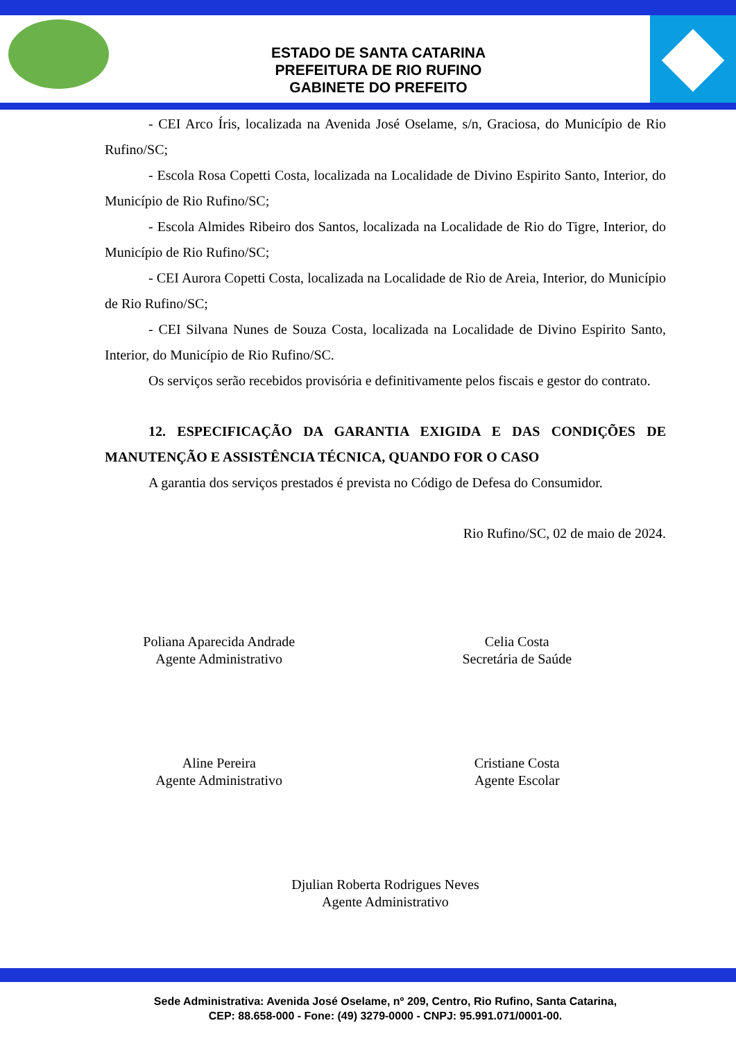ESTADO DE SANTA CATARINA
PREFEITURA DE RIO RUFINO
GABINETE DO PREFEITO
- CEI Arco Íris, localizada na Avenida José Oselame, s/n, Graciosa, do Município de Rio Rufino/SC;
- Escola Rosa Copetti Costa, localizada na Localidade de Divino Espirito Santo, Interior, do Município de Rio Rufino/SC;
- Escola Almides Ribeiro dos Santos, localizada na Localidade de Rio do Tigre, Interior, do Município de Rio Rufino/SC;
- CEI Aurora Copetti Costa, localizada na Localidade de Rio de Areia, Interior, do Município de Rio Rufino/SC;
- CEI Silvana Nunes de Souza Costa, localizada na Localidade de Divino Espirito Santo, Interior, do Município de Rio Rufino/SC.
Os serviços serão recebidos provisória e definitivamente pelos fiscais e gestor do contrato.
12. ESPECIFICAÇÃO DA GARANTIA EXIGIDA E DAS CONDIÇÕES DE MANUTENÇÃO E ASSISTÊNCIA TÉCNICA, QUANDO FOR O CASO
A garantia dos serviços prestados é prevista no Código de Defesa do Consumidor.
Rio Rufino/SC, 02 de maio de 2024.
Poliana Aparecida Andrade
Agente Administrativo
Celia Costa
Secretária de Saúde
Aline Pereira
Agente Administrativo
Cristiane Costa
Agente Escolar
Djulian Roberta Rodrigues Neves
Agente Administrativo
Sede Administrativa: Avenida José Oselame, nº 209, Centro, Rio Rufino, Santa Catarina,
CEP: 88.658-000 - Fone: (49) 3279-0000 - CNPJ: 95.991.071/0001-00.